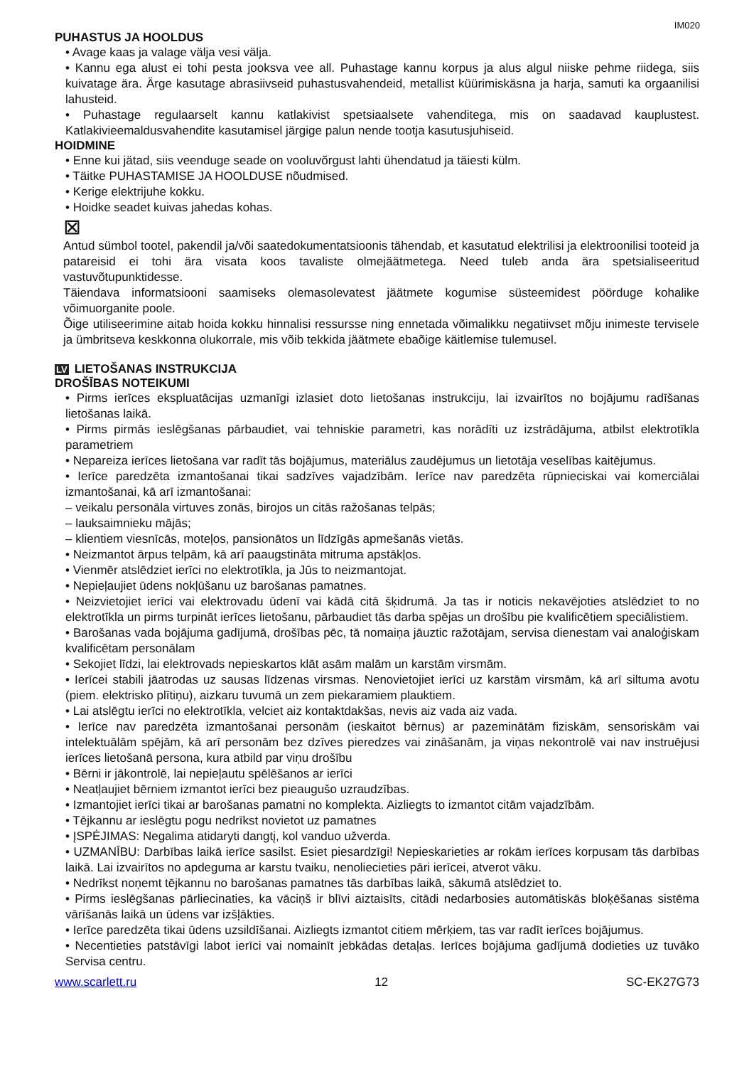IM020
PUHASTUS JA HOOLDUS
• Avage kaas ja valage välja vesi välja.
• Kannu ega alust ei tohi pesta jooksva vee all. Puhastage kannu korpus ja alus algul niiske pehme riidega, siis kuivatage ära. Ärge kasutage abrasiivseid puhastusvahendeid, metallist küürimiskäsna ja harja, samuti ka orgaanilisi lahusteid.
• Puhastage regulaarselt kannu katlakivist spetsiaalsete vahenditega, mis on saadavad kauplustest. Katlakivieemaldusvahendite kasutamisel järgige palun nende tootja kasutusjuhiseid.
HOIDMINE
• Enne kui jätad, siis veenduge seade on vooluvõrgust lahti ühendatud ja täiesti külm.
• Täitke PUHASTAMISE JA HOOLDUSE nõudmised.
• Kerige elektrijuhe kokku.
• Hoidke seadet kuivas jahedas kohas.
⊠
Antud sümbol tootel, pakendil ja/või saatedokumentatsioonis tähendab, et kasutatud elektrilisi ja elektroonilisi tooteid ja patareisid ei tohi ära visata koos tavaliste olmejäätmetega. Need tuleb anda ära spetsialiseeritud vastuvõtupunktidesse.
Täiendava informatsiooni saamiseks olemasolevatest jäätmete kogumise süsteemidest pöörduge kohalike võimuorganite poole.
Õige utiliseerimine aitab hoida kokku hinnalisi ressursse ning ennetada võimalikku negatiivset mõju inimeste tervisele ja ümbritseva keskkonna olukorrale, mis võib tekkida jäätmete ebaõige käitlemise tulemusel.
LV LIETOŠANAS INSTRUKCIJA
DROŠĪBAS NOTEIKUMI
• Pirms ierīces ekspluatācijas uzmanīgi izlasiet doto lietošanas instrukciju, lai izvairītos no bojājumu radīšanas lietošanas laikā.
• Pirms pirmās ieslēgšanas pārbaudiet, vai tehniskie parametri, kas norādīti uz izstrādājuma, atbilst elektrotīkla parametriem
• Nepareiza ierīces lietošana var radīt tās bojājumus, materiālus zaudējumus un lietotāja veselības kaitējumus.
• Ierīce paredzēta izmantošanai tikai sadzīves vajadzībām. Ierīce nav paredzēta rūpnieciskai vai komerciālai izmantošanai, kā arī izmantošanai:
– veikalu personāla virtuves zonās, birojos un citās ražošanas telpās;
– lauksaimnieku mājās;
– klientiem viesnīcās, moteļos, pansionātos un līdzīgās apmešanās vietās.
• Neizmantot ārpus telpām, kā arī paaugstināta mitruma apstākļos.
• Vienmēr atslēdziet ierīci no elektrotīkla, ja Jūs to neizmantojat.
• Nepieļaujiet ūdens nokļūšanu uz barošanas pamatnes.
• Neizvietojiet ierīci vai elektrovadu ūdenī vai kādā citā šķidrumā. Ja tas ir noticis nekavējoties atslēdziet to no elektrotīkla un pirms turpināt ierīces lietošanu, pārbaudiet tās darba spējas un drošību pie kvalificētiem speciālistiem.
• Barošanas vada bojājuma gadījumā, drošības pēc, tā nomaiņa jāuztic ražotājam, servisa dienestam vai analoģiskam kvalificētam personālam
• Sekojiet līdzi, lai elektrovads nepieskartos klāt asām malām un karstām virsmām.
• Ierīcei stabili jāatrodas uz sausas līdzenas virsmas. Nenovietojiet ierīci uz karstām virsmām, kā arī siltuma avotu (piem. elektrisko plītiņu), aizkaru tuvumā un zem piekaramiem plauktiem.
• Lai atslēgtu ierīci no elektrotīkla, velciet aiz kontaktdakšas, nevis aiz vada aiz vada.
• Ierīce nav paredzēta izmantošanai personām (ieskaitot bērnus) ar pazeminātām fiziskām, sensoriskām vai intelektuālām spējām, kā arī personām bez dzīves pieredzes vai zināšanām, ja viņas nekontrolē vai nav instruējusi ierīces lietošanā persona, kura atbild par viņu drošību
• Bērni ir jākontrolē, lai nepieļautu spēlēšanos ar ierīci
• Neatļaujiet bērniem izmantot ierīci bez pieaugušo uzraudzības.
• Izmantojiet ierīci tikai ar barošanas pamatni no komplekta. Aizliegts to izmantot citām vajadzībām.
• Tējkannu ar ieslēgtu pogu nedrīkst novietot uz pamatnes
• ĮSPĖJIMAS: Negalima atidaryti dangtį, kol vanduo užverda.
• UZMANĪBU: Darbības laikā ierīce sasilst. Esiet piesardzīgi! Nepieskarieties ar rokām ierīces korpusam tās darbības laikā. Lai izvairītos no apdeguma ar karstu tvaiku, nenoliecieties pāri ierīcei, atverot vāku.
• Nedrīkst noņemt tējkannu no barošanas pamatnes tās darbības laikā, sākumā atslēdziet to.
• Pirms ieslēgšanas pārliecinaties, ka vāciņš ir blīvi aiztaisīts, citādi nedarbosies automātiskās bloķēšanas sistēma vārīšanās laikā un ūdens var izšļākties.
• Ierīce paredzēta tikai ūdens uzsildīšanai. Aizliegts izmantot citiem mērķiem, tas var radīt ierīces bojājumus.
• Necentieties patstāvīgi labot ierīci vai nomainīt jebkādas detaļas. Ierīces bojājuma gadījumā dodieties uz tuvāko Servisa centru.
www.scarlett.ru 12 SC-EK27G73